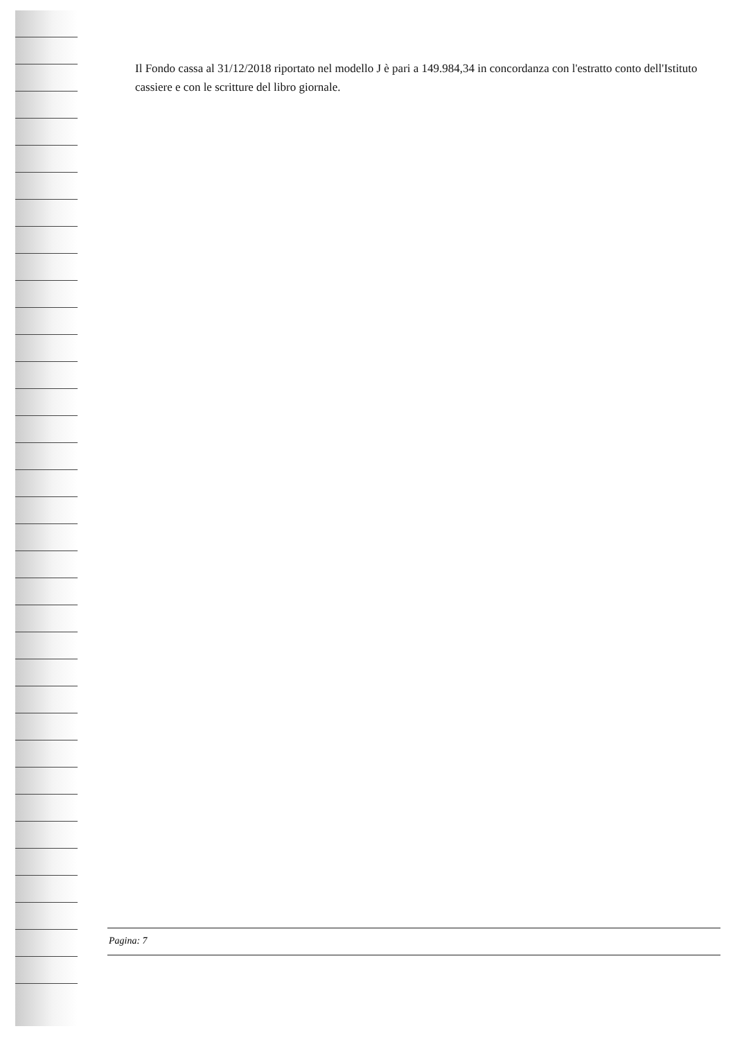Il Fondo cassa al 31/12/2018 riportato nel modello J è pari a 149.984,34 in concordanza con l'estratto conto dell'Istituto cassiere e con le scritture del libro giornale.
Pagina: 7